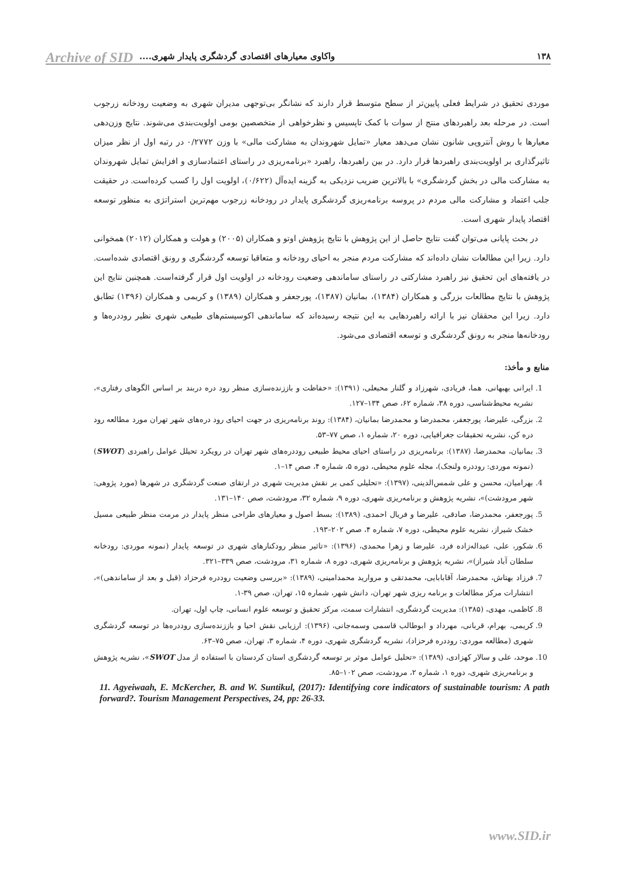۱۳۸ واکاوی معیارهای اقتصادی گردشگری پایدار شهری....
Archive of SID
موردی تحقیق در شرایط فعلی پایین‌تر از سطح متوسط قرار دارند که نشانگر بی‌توجهی مدیران شهری به وضعیت رودخانه زرجوب است. در مرحله بعد راهبردهای منتج از سوات با کمک تاپسیس و نظرخواهی از متخصصین بومی اولویت‌بندی می‌شوند. نتایج وزن‌دهی معیارها با روش آنتروپی شانون نشان می‌دهد معیار «تمایل شهروندان به مشارکت مالی» با وزن ۰/۲۷۷۲ در رتبه اول از نظر میزان تاثیرگذاری بر اولویت‌بندی راهبردها قرار دارد. در بین راهبردها، راهبرد «برنامه‌ریزی در راستای اعتمادسازی و افزایش تمایل شهروندان به مشارکت مالی در بخش گردشگری» با بالاترین ضریب نزدیکی به گزینه ایده‌آل (۰/۶۲۲)، اولویت اول را کسب کرده‌است. در حقیقت جلب اعتماد و مشارکت مالی مردم در پروسه برنامه‌ریزی گردشگری پایدار در رودخانه زرجوب مهم‌ترین استراتژی به منظور توسعه اقتصاد پایدار شهری است.
در بحث پایانی می‌توان گفت نتایج حاصل از این پژوهش با نتایج پژوهش اوتو و همکاران (۲۰۰۵) و هولت و همکاران (۲۰۱۲) همخوانی دارد. زیرا این مطالعات نشان داده‌اند که مشارکت مردم منجر به احیای رودخانه و متعاقبا توسعه گردشگری و رونق اقتصادی شده‌است. در یافته‌های این تحقیق نیز راهبرد مشارکتی در راستای ساماندهی وضعیت رودخانه در اولویت اول قرار گرفته‌است. همچنین نتایج این پژوهش با نتایج مطالعات بزرگی و همکاران (۱۳۸۴)، بمانیان (۱۳۸۷)، پورجعفر و همکاران (۱۳۸۹) و کریمی و همکاران (۱۳۹۶) تطابق دارد. زیرا این محققان نیز با ارائه راهبردهایی به این نتیجه رسیده‌اند که ساماندهی اکوسیستم‌های طبیعی شهری نظیر روددره‌ها و رودخانه‌ها منجر به رونق گردشگری و توسعه اقتصادی می‌شود.
منابع و مأخذ:
1. ایرانی بهبهانی، هما، فریادی، شهرزاد و گلنار محبعلی، (۱۳۹۱): «حفاظت و باززنده‌سازی منظر رود دره دربند بر اساس الگوهای رفتاری»، نشریه محیط‌شناسی، دوره ۳۸، شماره ۶۲، صص ۱۳۴–۱۲۷.
2. بزرگی، علیرضا، پورجعفر، محمدرضا و محمدرضا بمانیان، (۱۳۸۴): روند برنامه‌ریزی در جهت احیای رود دره‌های شهر تهران مورد مطالعه رود دره کن، نشریه تحقیقات جغرافیایی، دوره ۲۰، شماره ۱، صص ۷۷–۵۳.
3. بمانیان، محمدرضا، (۱۳۸۷): برنامه‌ریزی در راستای احیای محیط طبیعی روددره‌های شهر تهران در رویکرد تحیلل عوامل راهبردی (SWOT) (نمونه موردی: روددره ولنجک)، مجله علوم محیطی، دوره ۵، شماره ۴، صص ۱۴–۱.
4. بهرامیان، محسن و علی شمس‌الدینی، (۱۳۹۷): «تحلیلی کمی بر نقش مدیریت شهری در ارتقای صنعت گردشگری در شهرها (مورد پژوهی: شهر مرودشت)»، نشریه پژوهش و برنامه‌ریزی شهری، دوره ۹، شماره ۳۲، مرودشت، صص ۱۴۰–۱۳۱.
5. پورجعفر، محمدرضا، صادقی، علیرضا و فریال احمدی، (۱۳۸۹): بسط اصول و معیارهای طراحی منظر پایدار در مرمت منظر طبیعی مسیل خشک شیراز، نشریه علوم محیطی، دوره ۷، شماره ۴، صص ۲۰۲–۱۹۳.
6. شکور، علی، عبداله‌زاده فرد، علیرضا و زهرا محمدی، (۱۳۹۶): «تاثیر منظر رودکنارهای شهری در توسعه پایدار (نمونه موردی: رودخانه سلطان آباد شیراز)»، نشریه پژوهش و برنامه‌ریزی شهری، دوره ۸، شماره ۳۱، مرودشت، صص ۳۳۹–۳۲۱.
7. فرزاد بهتاش، محمدرضا، آقابابایی، محمدتقی و مروارید محمدامینی، (۱۳۸۹): «بررسی وضعیت روددره فرحزاد (قبل و بعد از ساماندهی)»، انتشارات مرکز مطالعات و برنامه ریزی شهر تهران، دانش شهر، شماره ۱۵، تهران، صص ۳۹-۱.
8. کاظمی، مهدی، (۱۳۸۵): مدیریت گردشگری، انتشارات سمت، مرکز تحقیق و توسعه علوم انسانی، چاپ اول، تهران.
9. کریمی، بهرام، قربانی، مهرداد و ابوطالب قاسمی وسمه‌جانی، (۱۳۹۶): ارزیابی نقش احیا و باززنده‌سازی روددره‌ها در توسعه گردشگری شهری (مطالعه موردی: روددره فرحزاد)، نشریه گردشگری شهری، دوره ۴، شماره ۳، تهران، صص ۷۵–۶۳.
10. موحد، علی و سالار کهزادی، (۱۳۸۹): «تحلیل عوامل موثر بر توسعه گردشگری استان کردستان با استفاده از مدل SWOT»، نشریه پژوهش و برنامه‌ریزی شهری، دوره ۱، شماره ۲، مرودشت، صص ۱۰۲–۸۵.
11. Agyeiwaah, E. McKercher, B. and W. Suntikul, (2017): Identifying core indicators of sustainable tourism: A path forward?. Tourism Management Perspectives, 24, pp: 26-33.
www.SID.ir